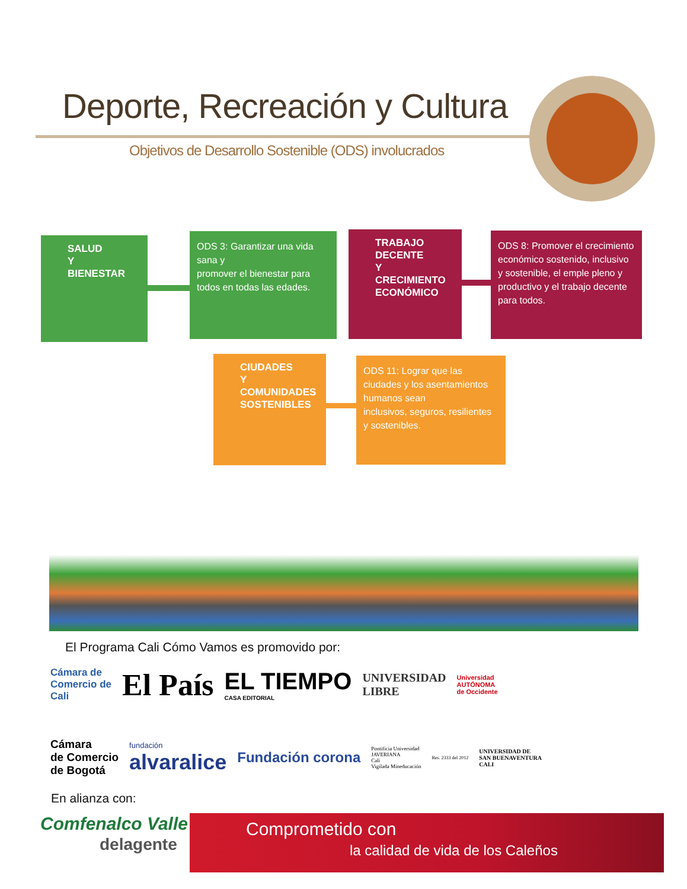Deporte, Recreación y Cultura
Objetivos de Desarrollo Sostenible (ODS) involucrados
SALUD
Y BIENESTAR
ODS 3: Garantizar una vida sana y
promover el bienestar para todos en todas las edades.
TRABAJO DECENTE
Y CRECIMIENTO
ECONÓMICO
ODS 8: Promover el crecimiento económico sostenido, inclusivo y sostenible, el emple pleno y productivo y el trabajo decente para todos.
CIUDADES Y
COMUNIDADES
SOSTENIBLES
ODS 11: Lograr que las ciudades y los asentamientos humanos sean
inclusivos, seguros, resilientes y sostenibles.
El Programa Cali Cómo Vamos es promovido por:
Cámara de
Comercio de
Cali El País EL TIEMPO
CASA EDITORIAL UNIVERSIDAD
LIBRE Universidad
AUTÓNOMA
de Occidente
Cámara
de Comercio
de Bogotá fundación
alvaralice Fundación corona Pontificia Universidad
JAVERIANA
Cali
Vigilada Mineducación Res. 2333 del 2012 UNIVERSIDAD DE
SAN BUENAVENTURA
CALI
En alianza con:
Comfenalco Valle
delagente
Comprometido con
la calidad de vida de los Caleños